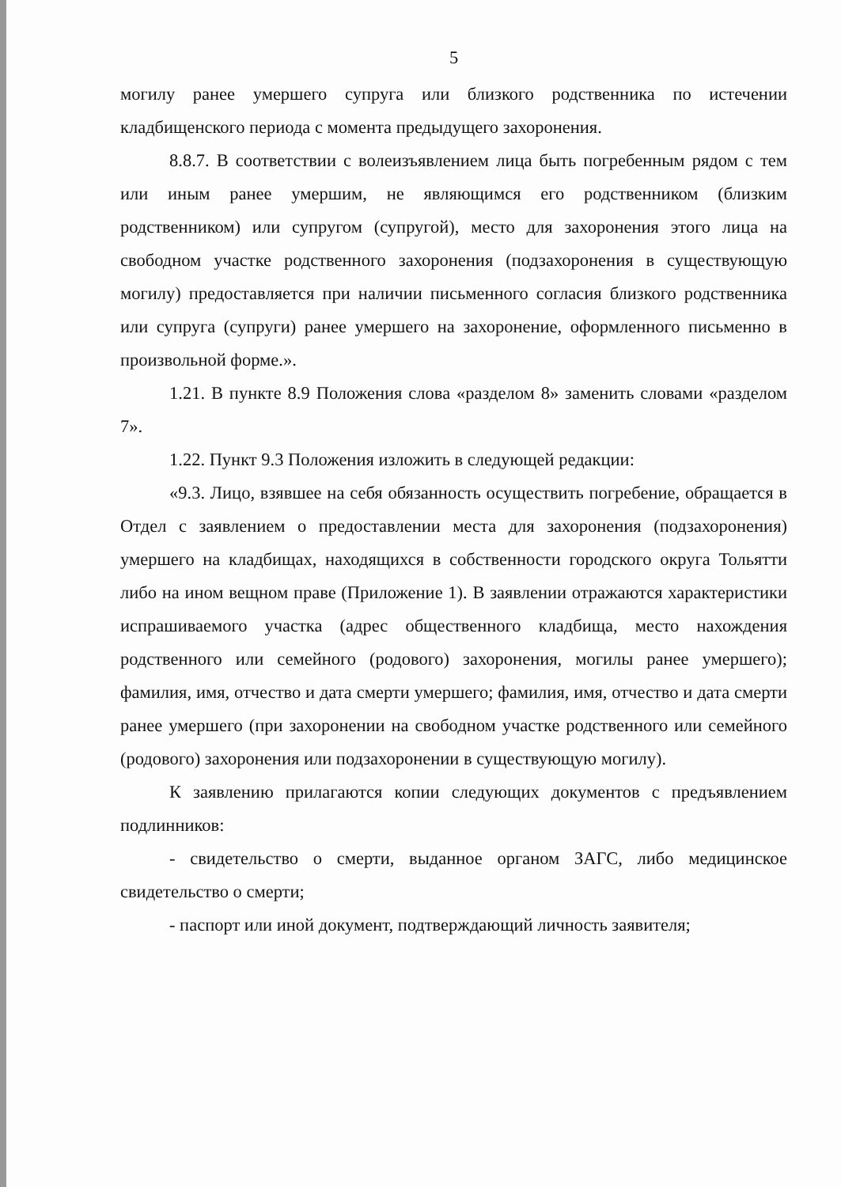5
могилу ранее умершего супруга или близкого родственника по истечении кладбищенского периода с момента предыдущего захоронения.
8.8.7. В соответствии с волеизъявлением лица быть погребенным рядом с тем или иным ранее умершим, не являющимся его родственником (близким родственником) или супругом (супругой), место для захоронения этого лица на свободном участке родственного захоронения (подзахоронения в существующую могилу) предоставляется при наличии письменного согласия близкого родственника или супруга (супруги) ранее умершего на захоронение, оформленного письменно в произвольной форме.».
1.21. В пункте 8.9 Положения слова «разделом 8» заменить словами «разделом 7».
1.22. Пункт 9.3 Положения изложить в следующей редакции:
«9.3. Лицо, взявшее на себя обязанность осуществить погребение, обращается в Отдел с заявлением о предоставлении места для захоронения (подзахоронения) умершего на кладбищах, находящихся в собственности городского округа Тольятти либо на ином вещном праве (Приложение 1). В заявлении отражаются характеристики испрашиваемого участка (адрес общественного кладбища, место нахождения родственного или семейного (родового) захоронения, могилы ранее умершего); фамилия, имя, отчество и дата смерти умершего; фамилия, имя, отчество и дата смерти ранее умершего (при захоронении на свободном участке родственного или семейного (родового) захоронения или подзахоронении в существующую могилу).
К заявлению прилагаются копии следующих документов с предъявлением подлинников:
- свидетельство о смерти, выданное органом ЗАГС, либо медицинское свидетельство о смерти;
- паспорт или иной документ, подтверждающий личность заявителя;